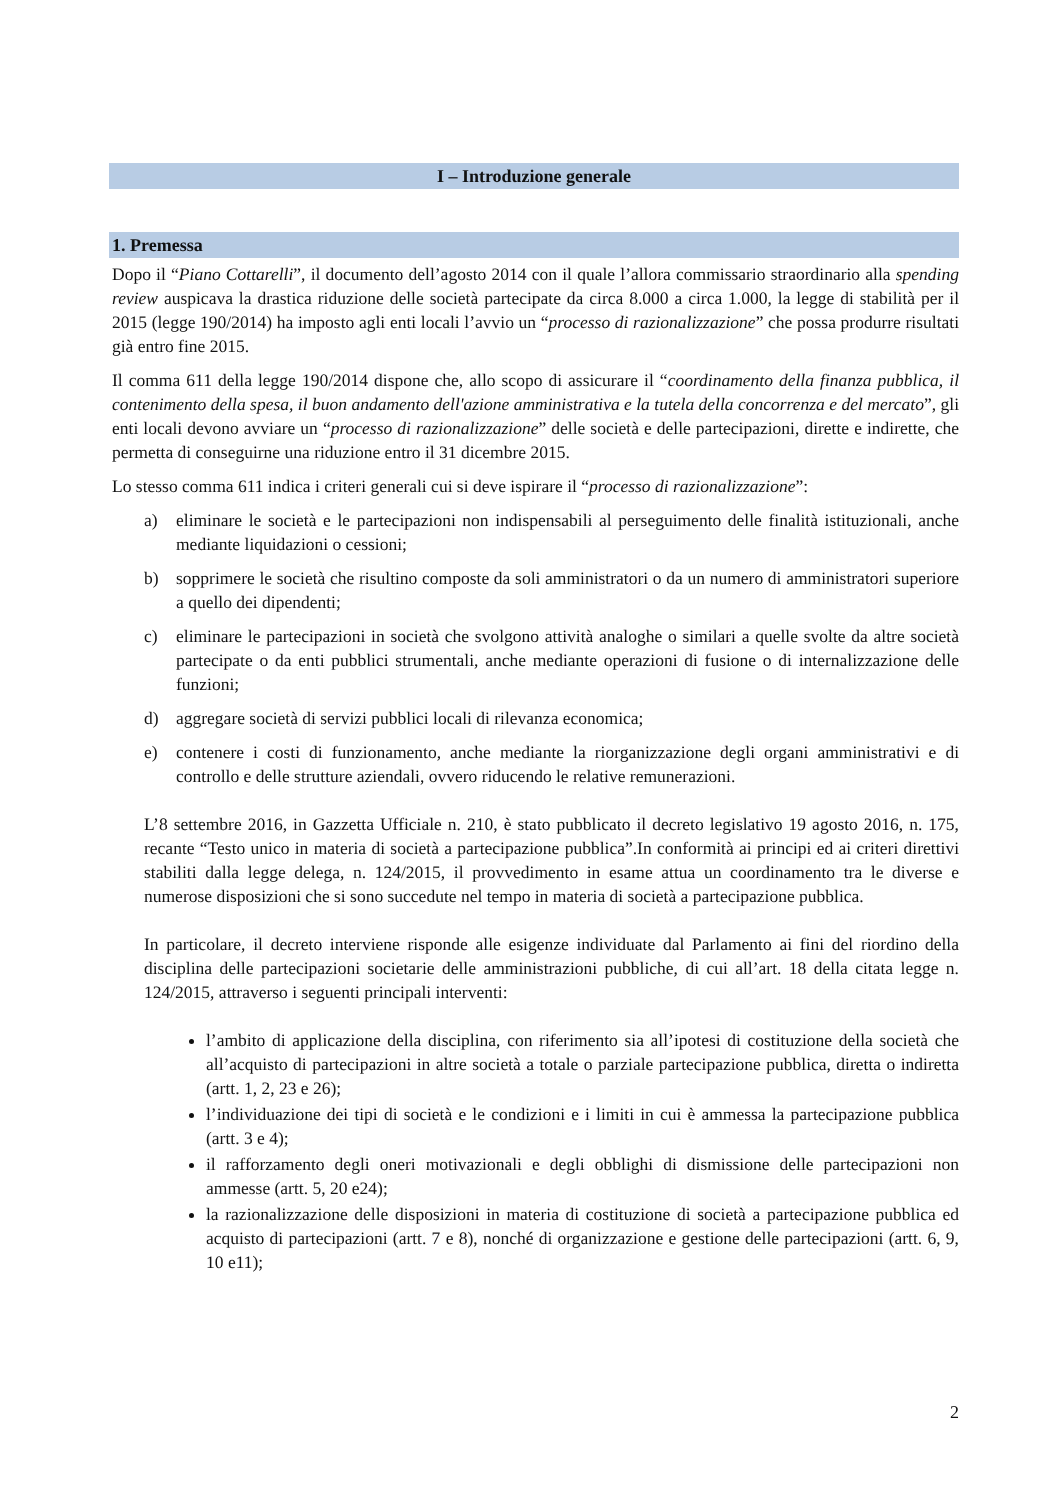I – Introduzione generale
1. Premessa
Dopo il “Piano Cottarelli”, il documento dell’agosto 2014 con il quale l’allora commissario straordinario alla spending review auspicava la drastica riduzione delle società partecipate da circa 8.000 a circa 1.000, la legge di stabilità per il 2015 (legge 190/2014) ha imposto agli enti locali l’avvio un “processo di razionalizzazione” che possa produrre risultati già entro fine 2015.
Il comma 611 della legge 190/2014 dispone che, allo scopo di assicurare il “coordinamento della finanza pubblica, il contenimento della spesa, il buon andamento dell'azione amministrativa e la tutela della concorrenza e del mercato”, gli enti locali devono avviare un “processo di razionalizzazione” delle società e delle partecipazioni, dirette e indirette, che permetta di conseguirne una riduzione entro il 31 dicembre 2015.
Lo stesso comma 611 indica i criteri generali cui si deve ispirare il “processo di razionalizzazione”:
a) eliminare le società e le partecipazioni non indispensabili al perseguimento delle finalità istituzionali, anche mediante liquidazioni o cessioni;
b) sopprimere le società che risultino composte da soli amministratori o da un numero di amministratori superiore a quello dei dipendenti;
c) eliminare le partecipazioni in società che svolgono attività analoghe o similari a quelle svolte da altre società partecipate o da enti pubblici strumentali, anche mediante operazioni di fusione o di internalizzazione delle funzioni;
d) aggregare società di servizi pubblici locali di rilevanza economica;
e) contenere i costi di funzionamento, anche mediante la riorganizzazione degli organi amministrativi e di controllo e delle strutture aziendali, ovvero riducendo le relative remunerazioni.
L’8 settembre 2016, in Gazzetta Ufficiale n. 210, è stato pubblicato il decreto legislativo 19 agosto 2016, n. 175, recante “Testo unico in materia di società a partecipazione pubblica”.In conformità ai principi ed ai criteri direttivi stabiliti dalla legge delega, n. 124/2015, il provvedimento in esame attua un coordinamento tra le diverse e numerose disposizioni che si sono succedute nel tempo in materia di società a partecipazione pubblica.
In particolare, il decreto interviene risponde alle esigenze individuate dal Parlamento ai fini del riordino della disciplina delle partecipazioni societarie delle amministrazioni pubbliche, di cui all’art. 18 della citata legge n. 124/2015, attraverso i seguenti principali interventi:
l’ambito di applicazione della disciplina, con riferimento sia all’ipotesi di costituzione della società che all’acquisto di partecipazioni in altre società a totale o parziale partecipazione pubblica, diretta o indiretta (artt. 1, 2, 23 e 26);
l’individuazione dei tipi di società e le condizioni e i limiti in cui è ammessa la partecipazione pubblica (artt. 3 e 4);
il rafforzamento degli oneri motivazionali e degli obblighi di dismissione delle partecipazioni non ammesse (artt. 5, 20 e24);
la razionalizzazione delle disposizioni in materia di costituzione di società a partecipazione pubblica ed acquisto di partecipazioni (artt. 7 e 8), nonché di organizzazione e gestione delle partecipazioni (artt. 6, 9, 10 e11);
2